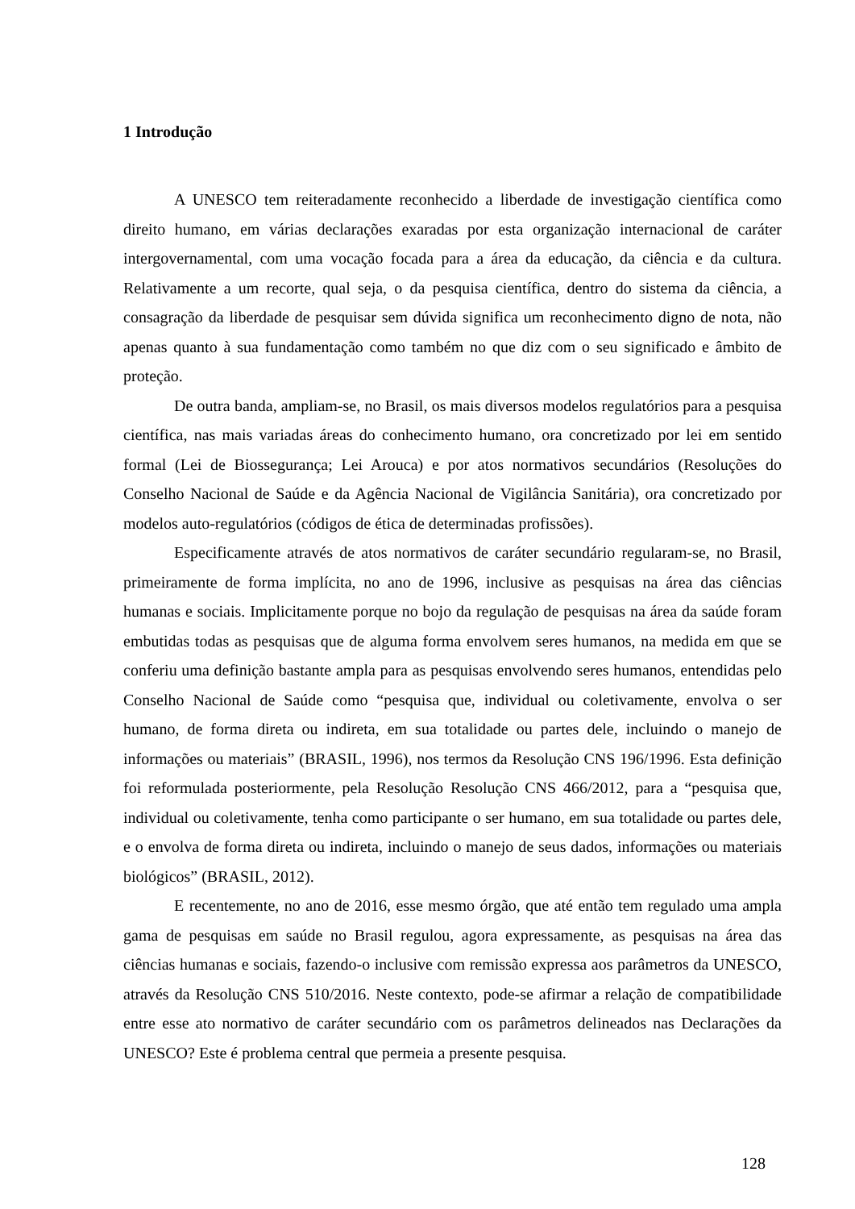1 Introdução
A UNESCO tem reiteradamente reconhecido a liberdade de investigação científica como direito humano, em várias declarações exaradas por esta organização internacional de caráter intergovernamental, com uma vocação focada para a área da educação, da ciência e da cultura. Relativamente a um recorte, qual seja, o da pesquisa científica, dentro do sistema da ciência, a consagração da liberdade de pesquisar sem dúvida significa um reconhecimento digno de nota, não apenas quanto à sua fundamentação como também no que diz com o seu significado e âmbito de proteção.
De outra banda, ampliam-se, no Brasil, os mais diversos modelos regulatórios para a pesquisa científica, nas mais variadas áreas do conhecimento humano, ora concretizado por lei em sentido formal (Lei de Biossegurança; Lei Arouca) e por atos normativos secundários (Resoluções do Conselho Nacional de Saúde e da Agência Nacional de Vigilância Sanitária), ora concretizado por modelos auto-regulatórios (códigos de ética de determinadas profissões).
Especificamente através de atos normativos de caráter secundário regularam-se, no Brasil, primeiramente de forma implícita, no ano de 1996, inclusive as pesquisas na área das ciências humanas e sociais. Implicitamente porque no bojo da regulação de pesquisas na área da saúde foram embutidas todas as pesquisas que de alguma forma envolvem seres humanos, na medida em que se conferiu uma definição bastante ampla para as pesquisas envolvendo seres humanos, entendidas pelo Conselho Nacional de Saúde como “pesquisa que, individual ou coletivamente, envolva o ser humano, de forma direta ou indireta, em sua totalidade ou partes dele, incluindo o manejo de informações ou materiais” (BRASIL, 1996), nos termos da Resolução CNS 196/1996. Esta definição foi reformulada posteriormente, pela Resolução Resolução CNS 466/2012, para a “pesquisa que, individual ou coletivamente, tenha como participante o ser humano, em sua totalidade ou partes dele, e o envolva de forma direta ou indireta, incluindo o manejo de seus dados, informações ou materiais biológicos” (BRASIL, 2012).
E recentemente, no ano de 2016, esse mesmo órgão, que até então tem regulado uma ampla gama de pesquisas em saúde no Brasil regulou, agora expressamente, as pesquisas na área das ciências humanas e sociais, fazendo-o inclusive com remissão expressa aos parâmetros da UNESCO, através da Resolução CNS 510/2016. Neste contexto, pode-se afirmar a relação de compatibilidade entre esse ato normativo de caráter secundário com os parâmetros delineados nas Declarações da UNESCO? Este é problema central que permeia a presente pesquisa.
128